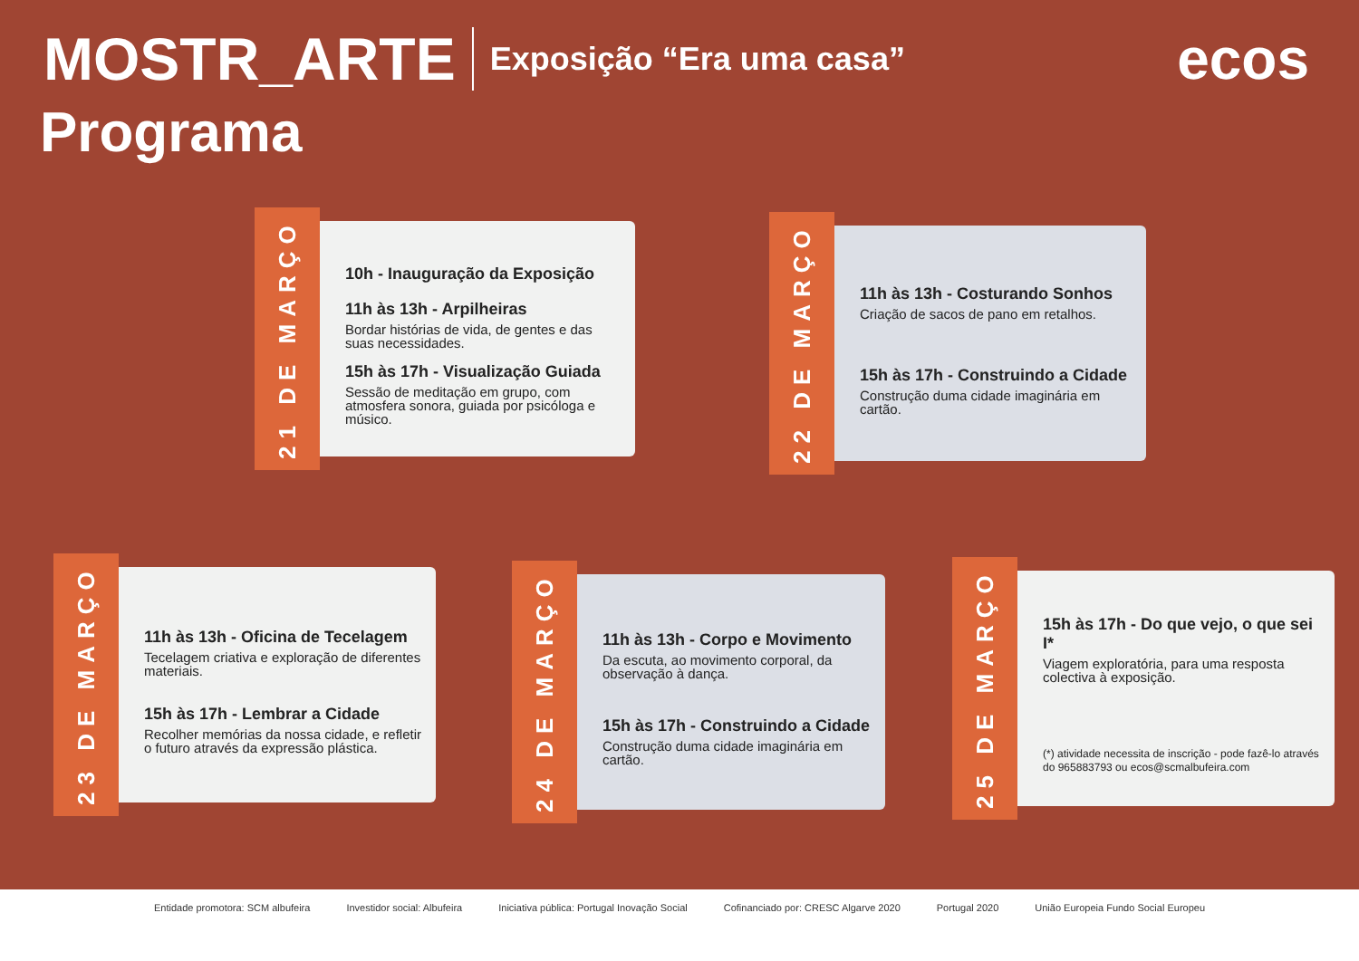MOSTR_ARTE
Exposição “Era uma casa”
ecos
Programa
21 DE MARÇO
10h - Inauguração da Exposição
11h às 13h - Arpilheiras
Bordar histórias de vida, de gentes e das suas necessidades.
15h às 17h - Visualização Guiada
Sessão de meditação em grupo, com atmosfera sonora, guiada por psicóloga e músico.
22 DE MARÇO
11h às 13h - Costurando Sonhos
Criação de sacos de pano em retalhos.
15h às 17h - Construindo a Cidade
Construção duma cidade imaginária em cartão.
23 DE MARÇO
11h às 13h - Oficina de Tecelagem
Tecelagem criativa e exploração de diferentes materiais.
15h às 17h - Lembrar a Cidade
Recolher memórias da nossa cidade, e refletir o futuro através da expressão plástica.
24 DE MARÇO
11h às 13h - Corpo e Movimento
Da escuta, ao movimento corporal, da observação à dança.
15h às 17h - Construindo a Cidade
Construção duma cidade imaginária em cartão.
25 DE MARÇO
15h às 17h - Do que vejo, o que sei I*
Viagem exploratória, para uma resposta colectiva à exposição.
(*) atividade necessita de inscrição - pode fazê-lo através do 965883793 ou ecos@scmalbufeira.com
Entidade promotora: SCM albufeira
Investidor social: Albufeira
Iniciativa pública: Portugal Inovação Social
Cofinanciado por: CRESC Algarve 2020
Portugal 2020
União Europeia Fundo Social Europeu